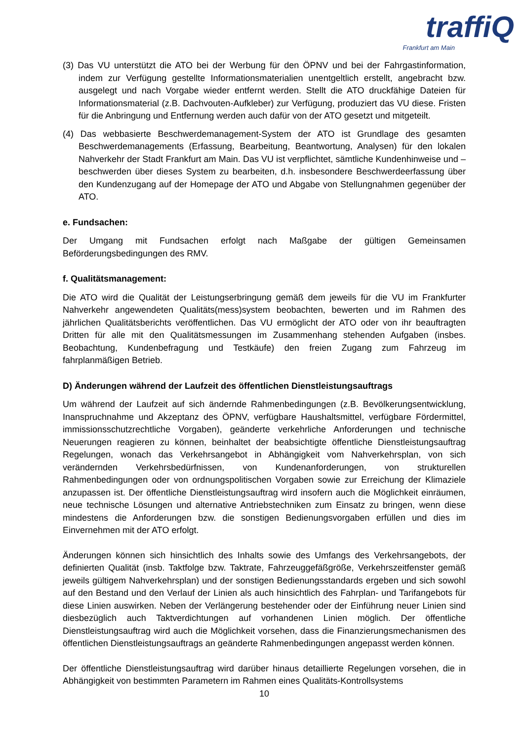traffiQ
Frankfurt am Main
(3) Das VU unterstützt die ATO bei der Werbung für den ÖPNV und bei der Fahrgastinformation, indem zur Verfügung gestellte Informationsmaterialien unentgeltlich erstellt, angebracht bzw. ausgelegt und nach Vorgabe wieder entfernt werden. Stellt die ATO druckfähige Dateien für Informationsmaterial (z.B. Dachvouten-Aufkleber) zur Verfügung, produziert das VU diese. Fristen für die Anbringung und Entfernung werden auch dafür von der ATO gesetzt und mitgeteilt.
(4) Das webbasierte Beschwerdemanagement-System der ATO ist Grundlage des gesamten Beschwerdemanagements (Erfassung, Bearbeitung, Beantwortung, Analysen) für den lokalen Nahverkehr der Stadt Frankfurt am Main. Das VU ist verpflichtet, sämtliche Kundenhinweise und –beschwerden über dieses System zu bearbeiten, d.h. insbesondere Beschwerdeerfassung über den Kundenzugang auf der Homepage der ATO und Abgabe von Stellungnahmen gegenüber der ATO.
e. Fundsachen:
Der Umgang mit Fundsachen erfolgt nach Maßgabe der gültigen Gemeinsamen Beförderungsbedingungen des RMV.
f. Qualitätsmanagement:
Die ATO wird die Qualität der Leistungserbringung gemäß dem jeweils für die VU im Frankfurter Nahverkehr angewendeten Qualitäts(mess)system beobachten, bewerten und im Rahmen des jährlichen Qualitätsberichts veröffentlichen. Das VU ermöglicht der ATO oder von ihr beauftragten Dritten für alle mit den Qualitätsmessungen im Zusammenhang stehenden Aufgaben (insbes. Beobachtung, Kundenbefragung und Testkäufe) den freien Zugang zum Fahrzeug im fahrplanmäßigen Betrieb.
D) Änderungen während der Laufzeit des öffentlichen Dienstleistungsauftrags
Um während der Laufzeit auf sich ändernde Rahmenbedingungen (z.B. Bevölkerungsentwicklung, Inanspruchnahme und Akzeptanz des ÖPNV, verfügbare Haushaltsmittel, verfügbare Fördermittel, immissionsschutzrechtliche Vorgaben), geänderte verkehrliche Anforderungen und technische Neuerungen reagieren zu können, beinhaltet der beabsichtigte öffentliche Dienstleistungsauftrag Regelungen, wonach das Verkehrsangebot in Abhängigkeit vom Nahverkehrsplan, von sich verändernden Verkehrsbedürfnissen, von Kundenanforderungen, von strukturellen Rahmenbedingungen oder von ordnungspolitischen Vorgaben sowie zur Erreichung der Klimaziele anzupassen ist. Der öffentliche Dienstleistungsauftrag wird insofern auch die Möglichkeit einräumen, neue technische Lösungen und alternative Antriebstechniken zum Einsatz zu bringen, wenn diese mindestens die Anforderungen bzw. die sonstigen Bedienungsvorgaben erfüllen und dies im Einvernehmen mit der ATO erfolgt.
Änderungen können sich hinsichtlich des Inhalts sowie des Umfangs des Verkehrsangebots, der definierten Qualität (insb. Taktfolge bzw. Taktrate, Fahrzeuggefäßgröße, Verkehrszeitfenster gemäß jeweils gültigem Nahverkehrsplan) und der sonstigen Bedienungsstandards ergeben und sich sowohl auf den Bestand und den Verlauf der Linien als auch hinsichtlich des Fahrplan- und Tarifangebots für diese Linien auswirken. Neben der Verlängerung bestehender oder der Einführung neuer Linien sind diesbezüglich auch Taktverdichtungen auf vorhandenen Linien möglich. Der öffentliche Dienstleistungsauftrag wird auch die Möglichkeit vorsehen, dass die Finanzierungsmechanismen des öffentlichen Dienstleistungsauftrags an geänderte Rahmenbedingungen angepasst werden können.
Der öffentliche Dienstleistungsauftrag wird darüber hinaus detaillierte Regelungen vorsehen, die in Abhängigkeit von bestimmten Parametern im Rahmen eines Qualitäts-Kontrollsystems
10